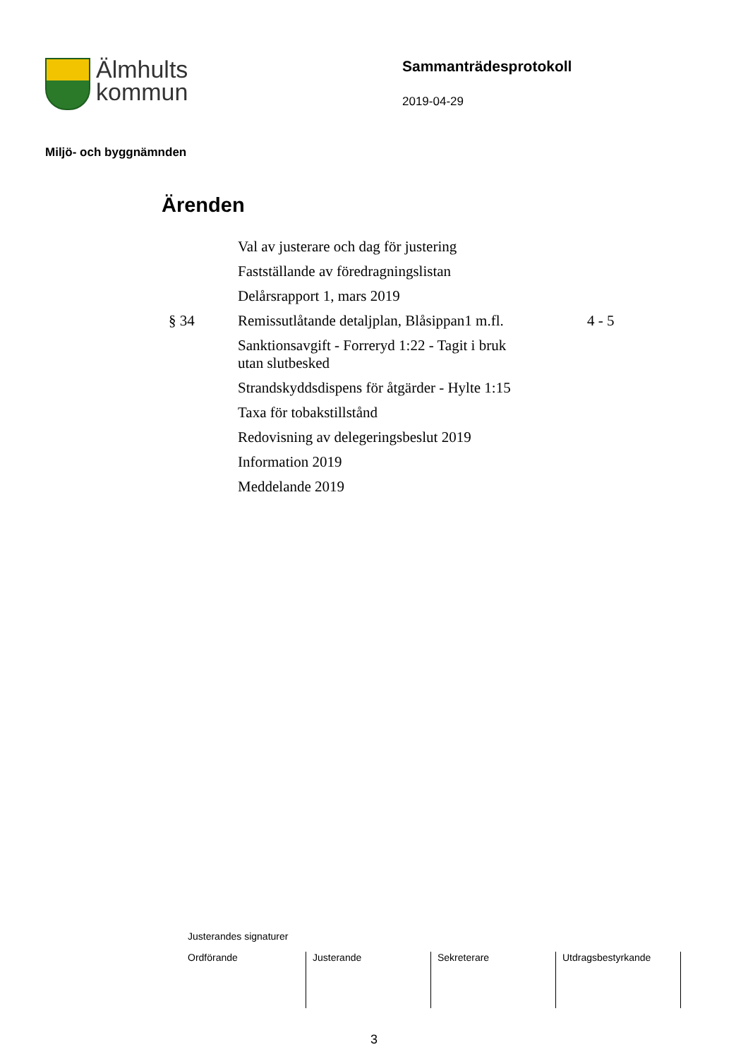Älmhults
kommun
Sammanträdesprotokoll
2019-04-29
Miljö- och byggnämnden
Ärenden
| | Val av justerare och dag för justering | |
| | Fastställande av föredragningslistan | |
| | Delårsrapport 1, mars 2019 | |
| § 34 | Remissutlåtande detaljplan, Blåsippan1 m.fl. | 4 - 5 |
| | Sanktionsavgift - Forreryd 1:22 - Tagit i bruk utan slutbesked | |
| | Strandskyddsdispens för åtgärder - Hylte 1:15 | |
| | Taxa för tobakstillstånd | |
| | Redovisning av delegeringsbeslut 2019 | |
| | Information 2019 | |
| | Meddelande 2019 | |
Justerandes signaturer
| Ordförande | Justerande | Sekreterare | Utdragsbestyrkande |
3